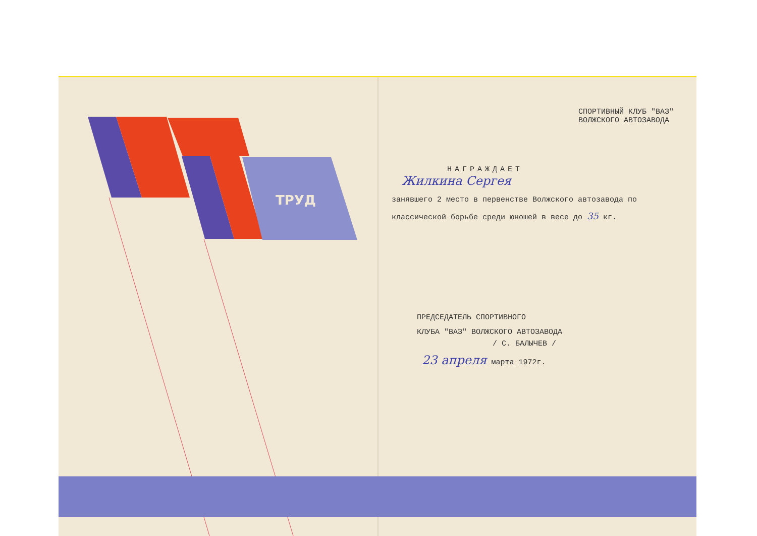ТРУД
СПОРТИВНЫЙ КЛУБ "ВАЗ"
ВОЛЖСКОГО АВТОЗАВОДА
НАГРАЖДАЕТ
Жилкина Сергея
занявшего 2 место в первенстве Волжского автозавода по классической борьбе среди юношей в весе до 35 кг.
ПРЕДСЕДАТЕЛЬ СПОРТИВНОГО
КЛУБА "ВАЗ" ВОЛЖСКОГО АВТОЗАВОДА
/ С. БАЛЫЧЕВ /
23 апреля марта 1972г.